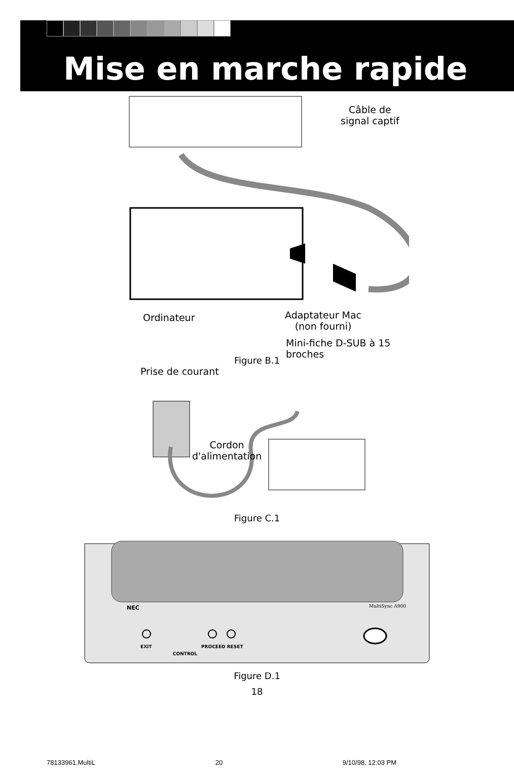Mise en marche rapide
Câble de
signal captif
Ordinateur
Adaptateur Mac
(non fourni)
Mini-fiche D-SUB à 15 broches
Figure B.1
Prise de courant
Cordon
d'alimentation
Figure C.1
NEC MultiSync A900
EXIT
CONTROL
PROCEED RESET
Figure D.1
18
78133961.MultiL 20 9/10/98, 12:03 PM